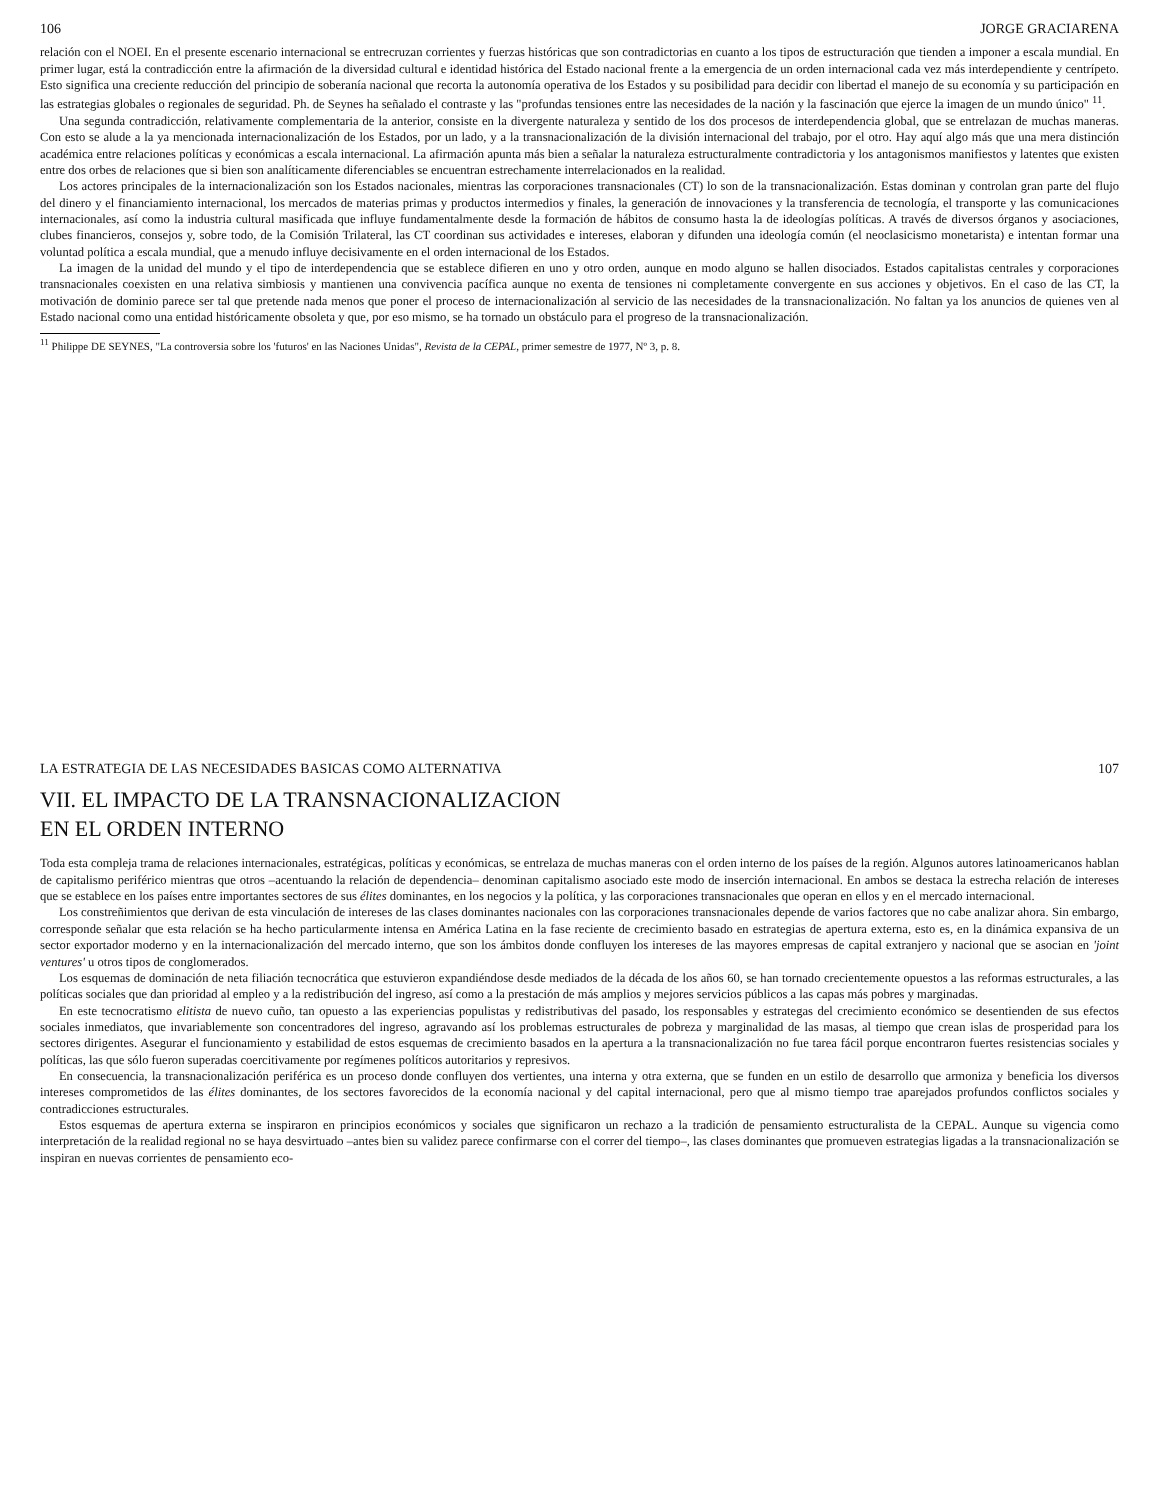106 JORGE GRACIARENA
relación con el NOEI. En el presente escenario internacional se entrecruzan corrientes y fuerzas históricas que son contradictorias en cuanto a los tipos de estructuración que tienden a imponer a escala mundial. En primer lugar, está la contradicción entre la afirmación de la diversidad cultural e identidad histórica del Estado nacional frente a la emergencia de un orden internacional cada vez más interdependiente y centrípeto. Esto significa una creciente reducción del principio de soberanía nacional que recorta la autonomía operativa de los Estados y su posibilidad para decidir con libertad el manejo de su economía y su participación en las estrategias globales o regionales de seguridad. Ph. de Seynes ha señalado el contraste y las "profundas tensiones entre las necesidades de la nación y la fascinación que ejerce la imagen de un mundo único" <sup>11</sup>.
Una segunda contradicción, relativamente complementaria de la anterior, consiste en la divergente naturaleza y sentido de los dos procesos de interdependencia global, que se entrelazan de muchas maneras. Con esto se alude a la ya mencionada internacionalización de los Estados, por un lado, y a la transnacionalización de la división internacional del trabajo, por el otro. Hay aquí algo más que una mera distinción académica entre relaciones políticas y económicas a escala internacional. La afirmación apunta más bien a señalar la naturaleza estructuralmente contradictoria y los antagonismos manifiestos y latentes que existen entre dos orbes de relaciones que si bien son analíticamente diferenciables se encuentran estrechamente interrelacionados en la realidad.
Los actores principales de la internacionalización son los Estados nacionales, mientras las corporaciones transnacionales (CT) lo son de la transnacionalización. Estas dominan y controlan gran parte del flujo del dinero y el financiamiento internacional, los mercados de materias primas y productos intermedios y finales, la generación de innovaciones y la transferencia de tecnología, el transporte y las comunicaciones internacionales, así como la industria cultural masificada que influye fundamentalmente desde la formación de hábitos de consumo hasta la de ideologías políticas. A través de diversos órganos y asociaciones, clubes financieros, consejos y, sobre todo, de la Comisión Trilateral, las CT coordinan sus actividades e intereses, elaboran y difunden una ideología común (el neoclasicismo monetarista) e intentan formar una voluntad política a escala mundial, que a menudo influye decisivamente en el orden internacional de los Estados.
La imagen de la unidad del mundo y el tipo de interdependencia que se establece difieren en uno y otro orden, aunque en modo alguno se hallen disociados. Estados capitalistas centrales y corporaciones transnacionales coexisten en una relativa simbiosis y mantienen una convivencia pacífica aunque no exenta de tensiones ni completamente convergente en sus acciones y objetivos. En el caso de las CT, la motivación de dominio parece ser tal que pretende nada menos que poner el proceso de internacionalización al servicio de las necesidades de la transnacionalización. No faltan ya los anuncios de quienes ven al Estado nacional como una entidad históricamente obsoleta y que, por eso mismo, se ha tornado un obstáculo para el progreso de la transnacionalización.
<sup>11</sup> Philippe DE SEYNES, "La controversia sobre los 'futuros' en las Naciones Unidas", Revista de la CEPAL, primer semestre de 1977, Nº 3, p. 8.
LA ESTRATEGIA DE LAS NECESIDADES BASICAS COMO ALTERNATIVA 107
VII. EL IMPACTO DE LA TRANSNACIONALIZACION
EN EL ORDEN INTERNO
Toda esta compleja trama de relaciones internacionales, estratégicas, políticas y económicas, se entrelaza de muchas maneras con el orden interno de los países de la región. Algunos autores latinoamericanos hablan de capitalismo periférico mientras que otros –acentuando la relación de dependencia– denominan capitalismo asociado este modo de inserción internacional. En ambos se destaca la estrecha relación de intereses que se establece en los países entre importantes sectores de sus élites dominantes, en los negocios y la política, y las corporaciones transnacionales que operan en ellos y en el mercado internacional.
Los constreñimientos que derivan de esta vinculación de intereses de las clases dominantes nacionales con las corporaciones transnacionales depende de varios factores que no cabe analizar ahora. Sin embargo, corresponde señalar que esta relación se ha hecho particularmente intensa en América Latina en la fase reciente de crecimiento basado en estrategias de apertura externa, esto es, en la dinámica expansiva de un sector exportador moderno y en la internacionalización del mercado interno, que son los ámbitos donde confluyen los intereses de las mayores empresas de capital extranjero y nacional que se asocian en 'joint ventures' u otros tipos de conglomerados.
Los esquemas de dominación de neta filiación tecnocrática que estuvieron expandiéndose desde mediados de la década de los años 60, se han tornado crecientemente opuestos a las reformas estructurales, a las políticas sociales que dan prioridad al empleo y a la redistribución del ingreso, así como a la prestación de más amplios y mejores servicios públicos a las capas más pobres y marginadas.
En este tecnocratismo elitista de nuevo cuño, tan opuesto a las experiencias populistas y redistributivas del pasado, los responsables y estrategas del crecimiento económico se desentienden de sus efectos sociales inmediatos, que invariablemente son concentradores del ingreso, agravando así los problemas estructurales de pobreza y marginalidad de las masas, al tiempo que crean islas de prosperidad para los sectores dirigentes. Asegurar el funcionamiento y estabilidad de estos esquemas de crecimiento basados en la apertura a la transnacionalización no fue tarea fácil porque encontraron fuertes resistencias sociales y políticas, las que sólo fueron superadas coercitivamente por regímenes políticos autoritarios y represivos.
En consecuencia, la transnacionalización periférica es un proceso donde confluyen dos vertientes, una interna y otra externa, que se funden en un estilo de desarrollo que armoniza y beneficia los diversos intereses comprometidos de las élites dominantes, de los sectores favorecidos de la economía nacional y del capital internacional, pero que al mismo tiempo trae aparejados profundos conflictos sociales y contradicciones estructurales.
Estos esquemas de apertura externa se inspiraron en principios económicos y sociales que significaron un rechazo a la tradición de pensamiento estructuralista de la CEPAL. Aunque su vigencia como interpretación de la realidad regional no se haya desvirtuado –antes bien su validez parece confirmarse con el correr del tiempo–, las clases dominantes que promueven estrategias ligadas a la transnacionalización se inspiran en nuevas corrientes de pensamiento eco-